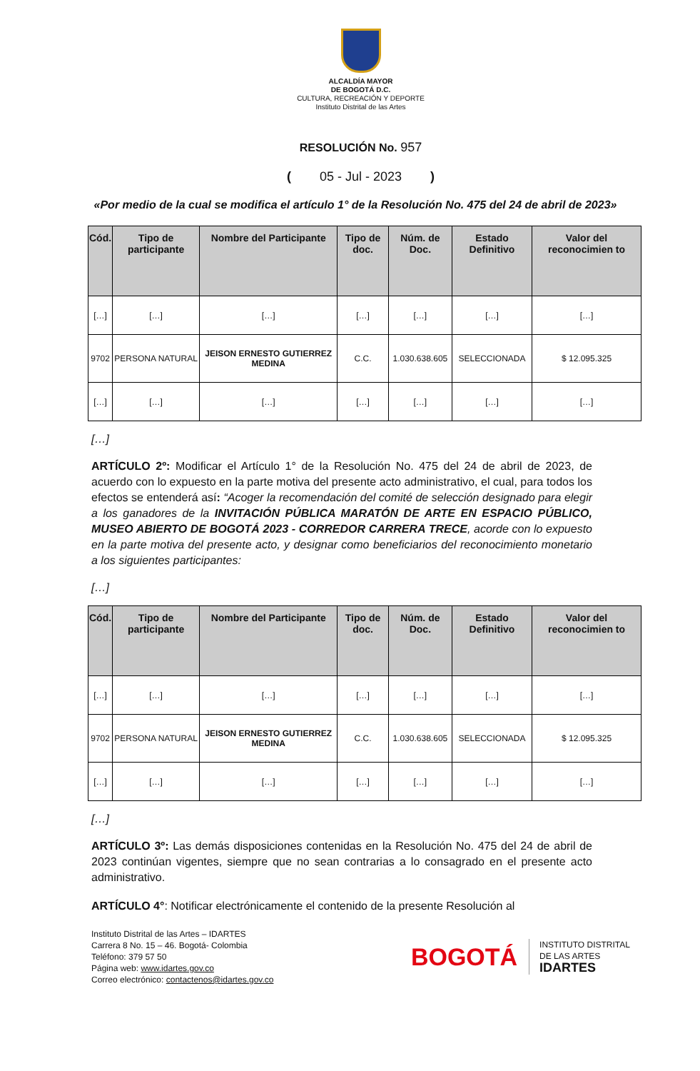ALCALDÍA MAYOR
DE BOGOTÁ D.C.
CULTURA, RECREACIÓN Y DEPORTE
Instituto Distrital de las Artes
RESOLUCIÓN No. 957
( 05 - Jul - 2023 )
«Por medio de la cual se modifica el artículo 1° de la Resolución No. 475 del 24 de abril de 2023»
| Cód. | Tipo de participante | Nombre del Participante | Tipo de doc. | Núm. de Doc. | Estado Definitivo | Valor del reconocimien to |
| --- | --- | --- | --- | --- | --- | --- |
| […] | […] | […] | […] | […] | […] | […] |
| 9702 | PERSONA NATURAL | JEISON ERNESTO GUTIERREZ MEDINA | C.C. | 1.030.638.605 | SELECCIONADA | $ 12.095.325 |
| […] | […] | […] | […] | […] | […] | […] |
[…]
ARTÍCULO 2º: Modificar el Artículo 1° de la Resolución No. 475 del 24 de abril de 2023, de acuerdo con lo expuesto en la parte motiva del presente acto administrativo, el cual, para todos los efectos se entenderá así: “Acoger la recomendación del comité de selección designado para elegir a los ganadores de la INVITACIÓN PÚBLICA MARATÓN DE ARTE EN ESPACIO PÚBLICO, MUSEO ABIERTO DE BOGOTÁ 2023 - CORREDOR CARRERA TRECE, acorde con lo expuesto en la parte motiva del presente acto, y designar como beneficiarios del reconocimiento monetario a los siguientes participantes:
[…]
| Cód. | Tipo de participante | Nombre del Participante | Tipo de doc. | Núm. de Doc. | Estado Definitivo | Valor del reconocimien to |
| --- | --- | --- | --- | --- | --- | --- |
| […] | […] | […] | […] | […] | […] | […] |
| 9702 | PERSONA NATURAL | JEISON ERNESTO GUTIERREZ MEDINA | C.C. | 1.030.638.605 | SELECCIONADA | $ 12.095.325 |
| […] | […] | […] | […] | […] | […] | […] |
[…]
ARTÍCULO 3º: Las demás disposiciones contenidas en la Resolución No. 475 del 24 de abril de 2023 continúan vigentes, siempre que no sean contrarias a lo consagrado en el presente acto administrativo.
ARTÍCULO 4°: Notificar electrónicamente el contenido de la presente Resolución al
Instituto Distrital de las Artes – IDARTES
Carrera 8 No. 15 – 46. Bogotá- Colombia
Teléfono: 379 57 50
Página web: www.idartes.gov.co
Correo electrónico: contactenos@idartes.gov.co
BOGOTÁ
INSTITUTO DISTRITAL
DE LAS ARTES
IDARTES